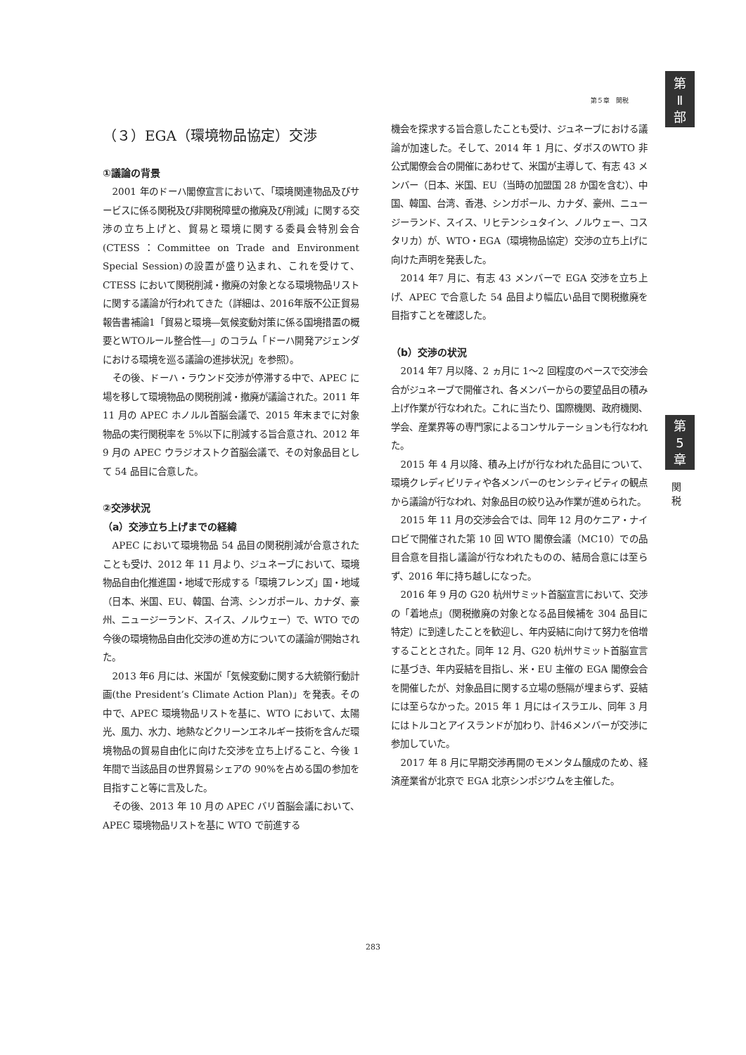第５章　関税
第
Ⅱ
部
第
5
章
関
税
（３）EGA（環境物品協定）交渉
①議論の背景
2001 年のドーハ閣僚宣言において、「環境関連物品及びサービスに係る関税及び非関税障壁の撤廃及び削減」に関する交渉の立ち上げと、貿易と環境に関する委員会特別会合(CTESS：Committee on Trade and Environment Special Session)の設置が盛り込まれ、これを受けて、CTESS において関税削減・撤廃の対象となる環境物品リストに関する議論が行われてきた（詳細は、2016年版不公正貿易報告書補論1「貿易と環境―気候変動対策に係る国境措置の概要とWTOルール整合性―」のコラム「ドーハ開発アジェンダにおける環境を巡る議論の進捗状況」を参照）。
その後、ドーハ・ラウンド交渉が停滞する中で、APEC に場を移して環境物品の関税削減・撤廃が議論された。2011 年 11 月の APEC ホノルル首脳会議で、2015 年末までに対象物品の実行関税率を 5%以下に削減する旨合意され、2012 年9 月の APEC ウラジオストク首脳会議で、その対象品目として 54 品目に合意した。
②交渉状況
（a）交渉立ち上げまでの経緯
APEC において環境物品 54 品目の関税削減が合意されたことも受け、2012 年 11 月より、ジュネーブにおいて、環境物品自由化推進国・地域で形成する「環境フレンズ」国・地域（日本、米国、EU、韓国、台湾、シンガポール、カナダ、豪州、ニュージーランド、スイス、ノルウェー）で、WTO での今後の環境物品自由化交渉の進め方についての議論が開始された。
2013 年6 月には、米国が「気候変動に関する大統領行動計画(the President’s Climate Action Plan)」を発表。その中で、APEC 環境物品リストを基に、WTO において、太陽光、風力、水力、地熱などクリーンエネルギー技術を含んだ環境物品の貿易自由化に向けた交渉を立ち上げること、今後 1 年間で当該品目の世界貿易シェアの 90%を占める国の参加を目指すこと等に言及した。
その後、2013 年 10 月の APEC バリ首脳会議において、APEC 環境物品リストを基に WTO で前進する
機会を探求する旨合意したことも受け、ジュネーブにおける議論が加速した。そして、2014 年 1 月に、ダボスのWTO 非公式閣僚会合の開催にあわせて、米国が主導して、有志 43 メンバー（日本、米国、EU（当時の加盟国 28 か国を含む）、中国、韓国、台湾、香港、シンガポール、カナダ、豪州、ニュージーランド、スイス、リヒテンシュタイン、ノルウェー、コスタリカ）が、WTO・EGA（環境物品協定）交渉の立ち上げに向けた声明を発表した。
2014 年7 月に、有志 43 メンバーで EGA 交渉を立ち上げ、APEC で合意した 54 品目より幅広い品目で関税撤廃を目指すことを確認した。
（b）交渉の状況
2014 年7 月以降、2 ヵ月に 1〜2 回程度のペースで交渉会合がジュネーブで開催され、各メンバーからの要望品目の積み上げ作業が行なわれた。これに当たり、国際機関、政府機関、学会、産業界等の専門家によるコンサルテーションも行なわれた。
2015 年 4 月以降、積み上げが行なわれた品目について、環境クレディビリティや各メンバーのセンシティビティの観点から議論が行なわれ、対象品目の絞り込み作業が進められた。
2015 年 11 月の交渉会合では、同年 12 月のケニア・ナイロビで開催された第 10 回 WTO 閣僚会議（MC10）での品目合意を目指し議論が行なわれたものの、結局合意には至らず、2016 年に持ち越しになった。
2016 年 9 月の G20 杭州サミット首脳宣言において、交渉の「着地点」（関税撤廃の対象となる品目候補を 304 品目に特定）に到達したことを歓迎し、年内妥結に向けて努力を倍増することとされた。同年 12 月、G20 杭州サミット首脳宣言に基づき、年内妥結を目指し、米・EU 主催の EGA 閣僚会合を開催したが、対象品目に関する立場の懸隔が埋まらず、妥結には至らなかった。2015 年 1 月にはイスラエル、同年 3 月にはトルコとアイスランドが加わり、計46メンバーが交渉に参加していた。
2017 年 8 月に早期交渉再開のモメンタム醸成のため、経済産業省が北京で EGA 北京シンポジウムを主催した。
283